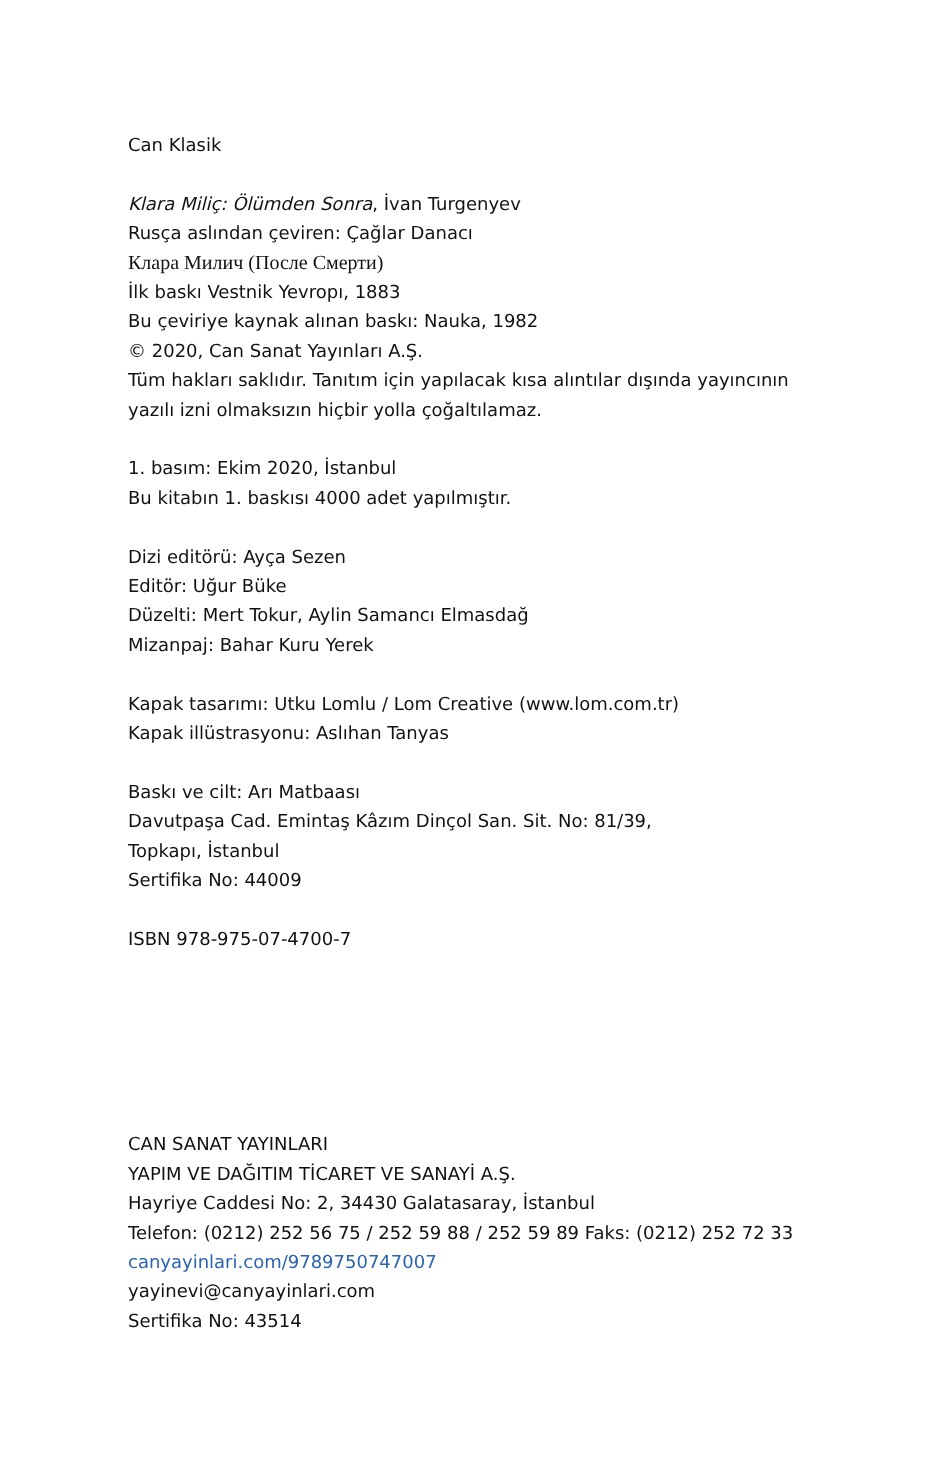Can Klasik
Klara Miliç: Ölümden Sonra, İvan Turgenyev
Rusça aslından çeviren: Çağlar Danacı
Клара Милич (После Смерти)
İlk baskı Vestnik Yevropı, 1883
Bu çeviriye kaynak alınan baskı: Nauka, 1982
© 2020, Can Sanat Yayınları A.Ş.
Tüm hakları saklıdır. Tanıtım için yapılacak kısa alıntılar dışında yayıncının
yazılı izni olmaksızın hiçbir yolla çoğaltılamaz.
1. basım: Ekim 2020, İstanbul
Bu kitabın 1. baskısı 4000 adet yapılmıştır.
Dizi editörü: Ayça Sezen
Editör: Uğur Büke
Düzelti: Mert Tokur, Aylin Samancı Elmasdağ
Mizanpaj: Bahar Kuru Yerek
Kapak tasarımı: Utku Lomlu / Lom Creative (www.lom.com.tr)
Kapak illüstrasyonu: Aslıhan Tanyas
Baskı ve cilt: Arı Matbaası
Davutpaşa Cad. Emintaş Kâzım Dinçol San. Sit. No: 81/39,
Topkapı, İstanbul
Sertifika No: 44009
ISBN 978-975-07-4700-7
CAN SANAT YAYINLARI
YAPIM VE DAĞITIM TİCARET VE SANAYİ A.Ş.
Hayriye Caddesi No: 2, 34430 Galatasaray, İstanbul
Telefon: (0212) 252 56 75 / 252 59 88 / 252 59 89 Faks: (0212) 252 72 33
canyayinlari.com/9789750747007
yayinevi@canyayinlari.com
Sertifika No: 43514